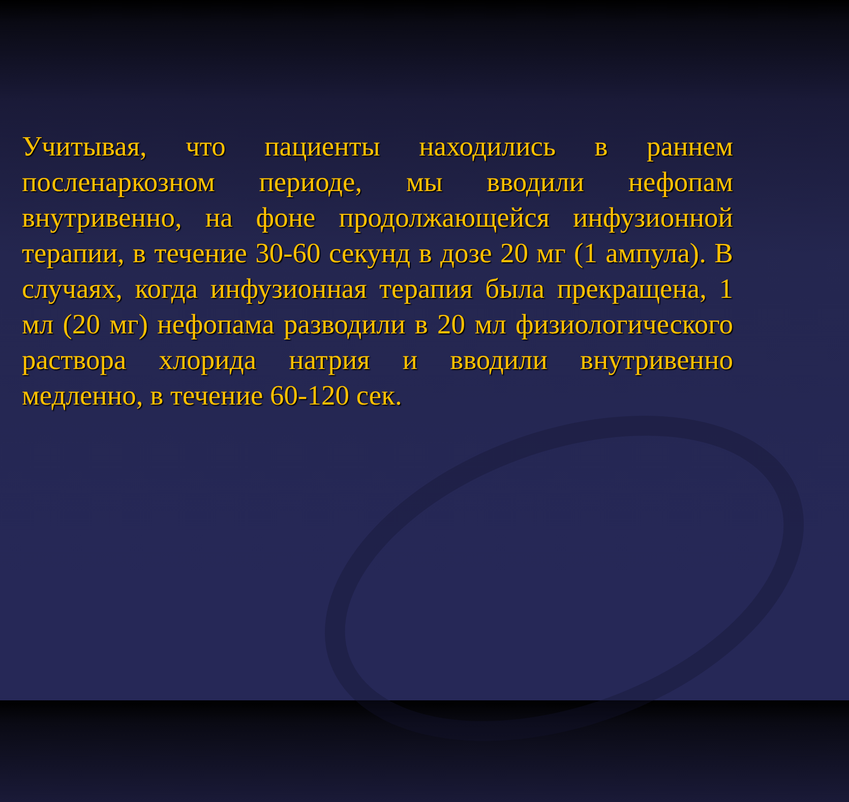Учитывая, что пациенты находились в раннем посленаркозном периоде, мы вводили нефопам внутривенно, на фоне продолжающейся инфузионной терапии, в течение 30-60 секунд в дозе 20 мг (1 ампула). В случаях, когда инфузионная терапия была прекращена, 1 мл (20 мг) нефопама разводили в 20 мл физиологического раствора хлорида натрия и вводили внутривенно медленно, в течение 60-120 сек.